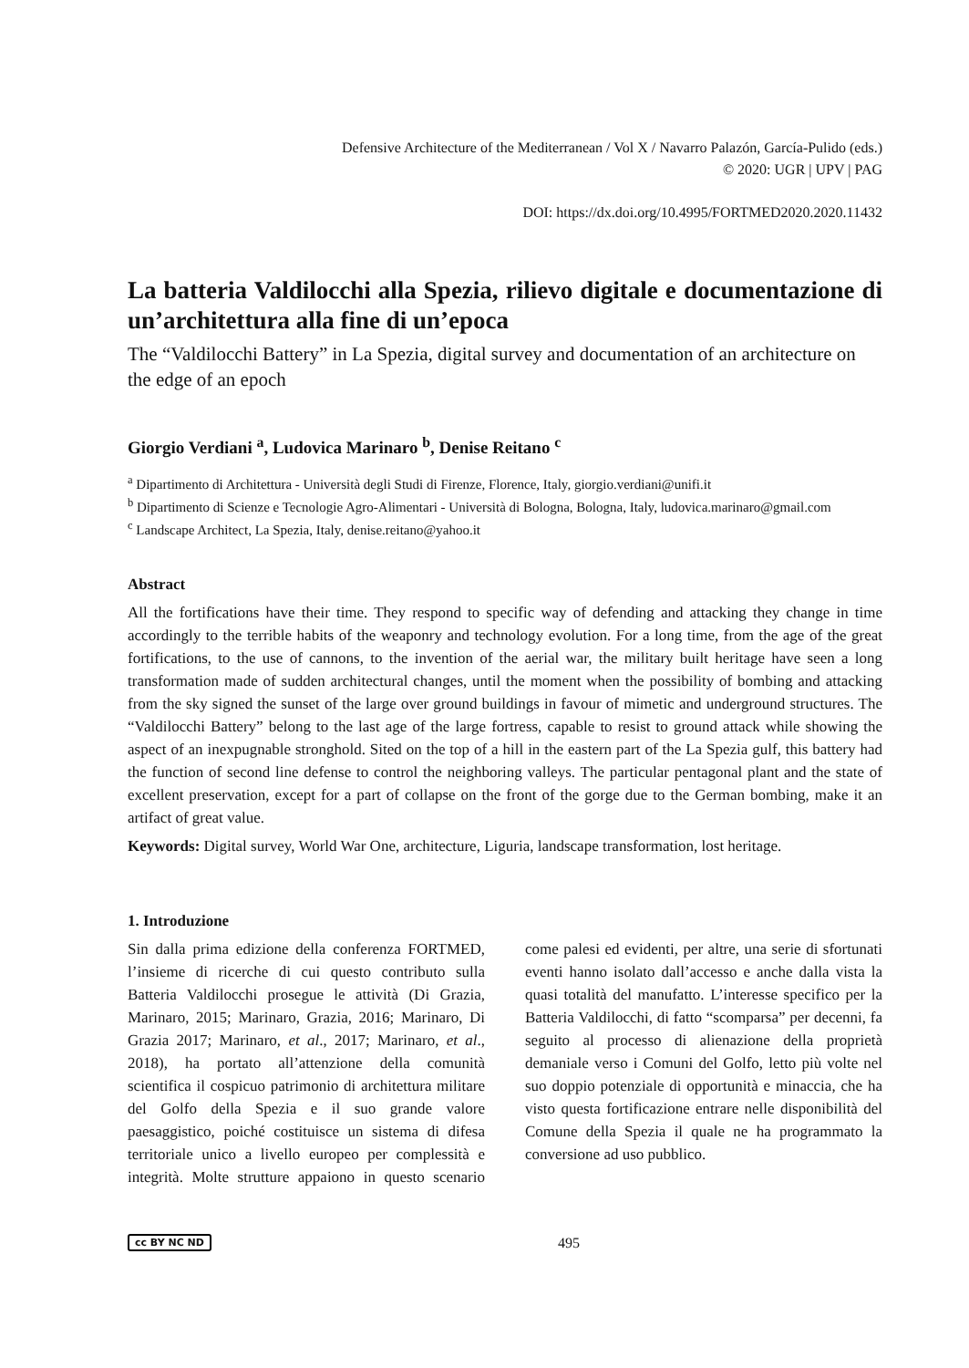Defensive Architecture of the Mediterranean / Vol X / Navarro Palazón, García-Pulido (eds.)
© 2020: UGR | UPV | PAG
DOI: https://dx.doi.org/10.4995/FORTMED2020.2020.11432
La batteria Valdilocchi alla Spezia, rilievo digitale e documentazione di un’architettura alla fine di un’epoca
The “Valdilocchi Battery” in La Spezia, digital survey and documentation of an architecture on the edge of an epoch
Giorgio Verdiani <sup>a</sup>, Ludovica Marinaro <sup>b</sup>, Denise Reitano <sup>c</sup>
<sup>a</sup> Dipartimento di Architettura - Università degli Studi di Firenze, Florence, Italy, giorgio.verdiani@unifi.it
<sup>b</sup> Dipartimento di Scienze e Tecnologie Agro-Alimentari - Università di Bologna, Bologna, Italy, ludovica.marinaro@gmail.com
<sup>c</sup> Landscape Architect, La Spezia, Italy, denise.reitano@yahoo.it
Abstract
All the fortifications have their time. They respond to specific way of defending and attacking they change in time accordingly to the terrible habits of the weaponry and technology evolution. For a long time, from the age of the great fortifications, to the use of cannons, to the invention of the aerial war, the military built heritage have seen a long transformation made of sudden architectural changes, until the moment when the possibility of bombing and attacking from the sky signed the sunset of the large over ground buildings in favour of mimetic and underground structures. The “Valdilocchi Battery” belong to the last age of the large fortress, capable to resist to ground attack while showing the aspect of an inexpugnable stronghold. Sited on the top of a hill in the eastern part of the La Spezia gulf, this battery had the function of second line defense to control the neighboring valleys. The particular pentagonal plant and the state of excellent preservation, except for a part of collapse on the front of the gorge due to the German bombing, make it an artifact of great value.
Keywords: Digital survey, World War One, architecture, Liguria, landscape transformation, lost heritage.
1. Introduzione
Sin dalla prima edizione della conferenza FORTMED, l’insieme di ricerche di cui questo contributo sulla Batteria Valdilocchi prosegue le attività (Di Grazia, Marinaro, 2015; Marinaro, Grazia, 2016; Marinaro, Di Grazia 2017; Marinaro, et al., 2017; Marinaro, et al., 2018), ha portato all’attenzione della comunità scientifica il cospicuo patrimonio di architettura militare del Golfo della Spezia e il suo grande valore paesaggistico, poiché costituisce un sistema di difesa territoriale unico a livello europeo per complessità e integrità. Molte strutture appaiono in questo scenario come palesi ed evidenti, per altre, una serie di sfortunati eventi hanno isolato dall’accesso e anche dalla vista la quasi totalità del manufatto. L’interesse specifico per la Batteria Valdilocchi, di fatto “scomparsa” per decenni, fa seguito al processo di alienazione della proprietà demaniale verso i Comuni del Golfo, letto più volte nel suo doppio potenziale di opportunità e minaccia, che ha visto questa fortificazione entrare nelle disponibilità del Comune della Spezia il quale ne ha programmato la conversione ad uso pubblico.
cc BY NC ND 495